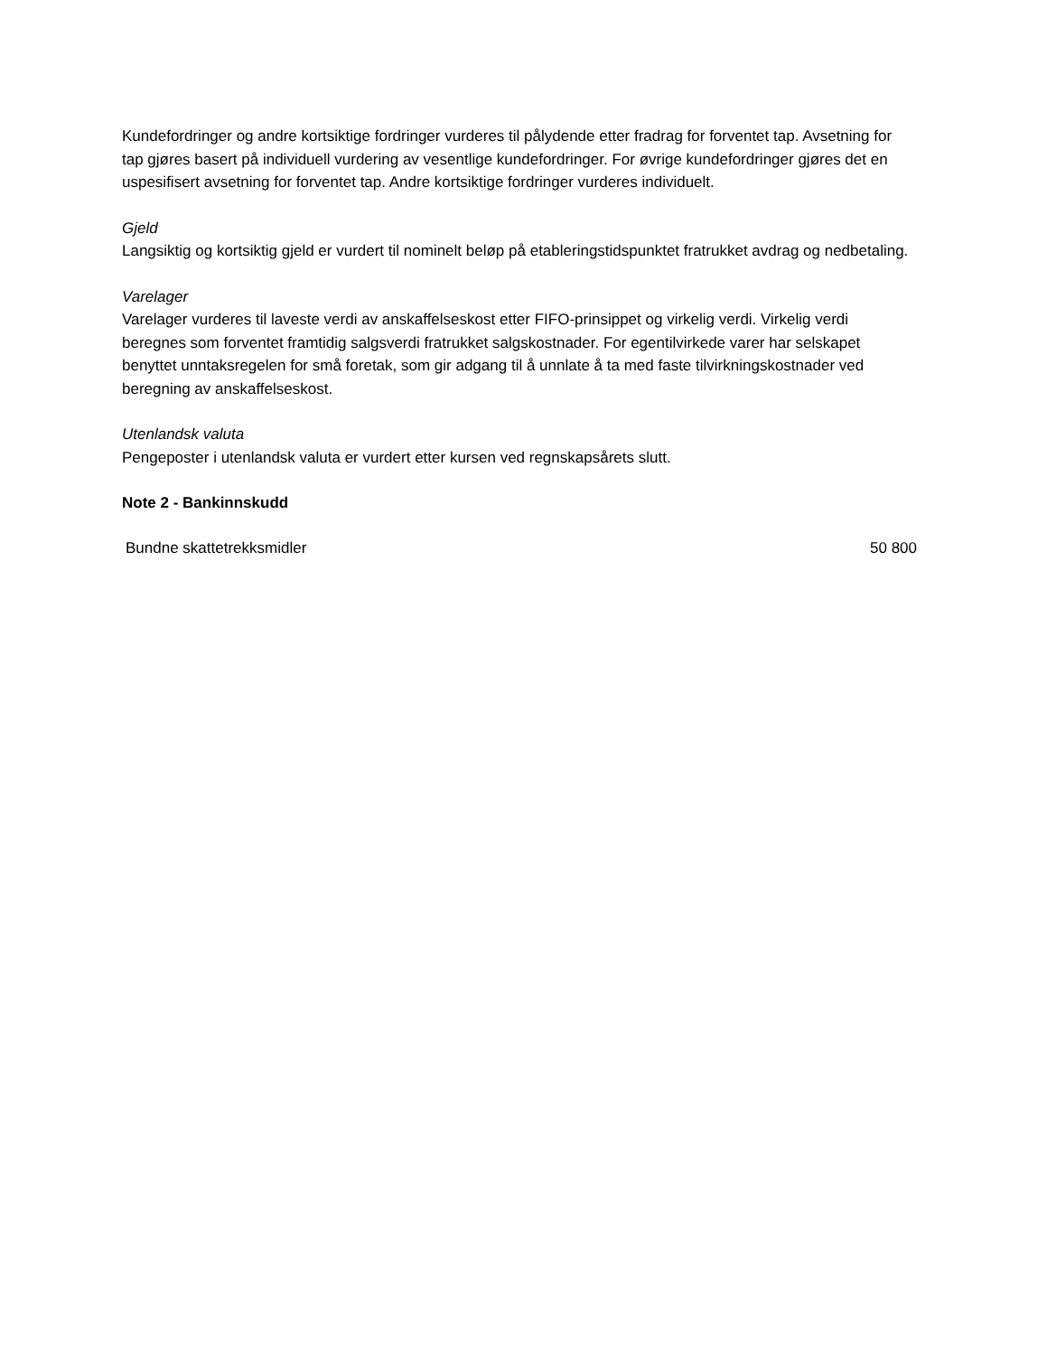Kundefordringer og andre kortsiktige fordringer vurderes til pålydende etter fradrag for forventet tap. Avsetning for tap gjøres basert på individuell vurdering av vesentlige kundefordringer. For øvrige kundefordringer gjøres det en uspesifisert avsetning for forventet tap. Andre kortsiktige fordringer vurderes individuelt.
Gjeld
Langsiktig og kortsiktig gjeld er vurdert til nominelt beløp på etableringstidspunktet fratrukket avdrag og nedbetaling.
Varelager
Varelager vurderes til laveste verdi av anskaffelseskost etter FIFO-prinsippet og virkelig verdi. Virkelig verdi beregnes som forventet framtidig salgsverdi fratrukket salgskostnader. For egentilvirkede varer har selskapet benyttet unntaksregelen for små foretak, som gir adgang til å unnlate å ta med faste tilvirkningskostnader ved beregning av anskaffelseskost.
Utenlandsk valuta
Pengeposter i utenlandsk valuta er vurdert etter kursen ved regnskapsårets slutt.
Note 2 - Bankinnskudd
| Bundne skattetrekksmidler | 50 800 |